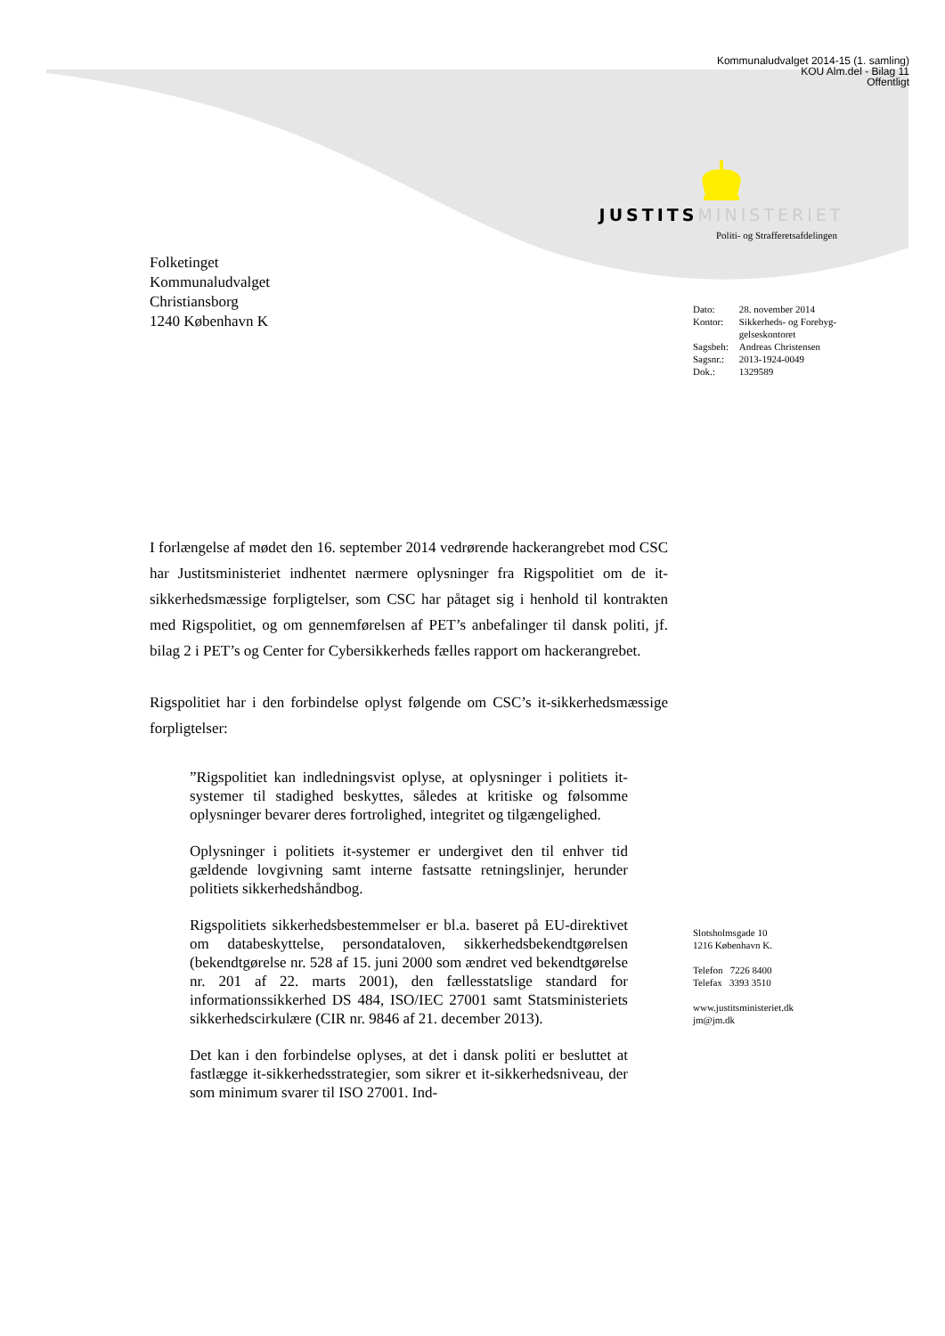Kommunaludvalget 2014-15 (1. samling)
KOU Alm.del - Bilag 11
Offentligt
JUSTITS MINISTERIET
Politi- og Strafferetsafdelingen
Folketinget
Kommunaludvalget
Christiansborg
1240 København K
| Dato: | 28. november 2014 |
| Kontor: | Sikkerheds- og Forebyg- gelseskontoret |
| Sagsbeh: | Andreas Christensen |
| Sagsnr.: | 2013-1924-0049 |
| Dok.: | 1329589 |
I forlængelse af mødet den 16. september 2014 vedrørende hackerangrebet mod CSC har Justitsministeriet indhentet nærmere oplysninger fra Rigspolitiet om de it-sikkerhedsmæssige forpligtelser, som CSC har påtaget sig i henhold til kontrakten med Rigspolitiet, og om gennemførelsen af PET’s anbefalinger til dansk politi, jf. bilag 2 i PET’s og Center for Cybersikkerheds fælles rapport om hackerangrebet.
Rigspolitiet har i den forbindelse oplyst følgende om CSC’s it-sikkerhedsmæssige forpligtelser:
”Rigspolitiet kan indledningsvist oplyse, at oplysninger i politiets it-systemer til stadighed beskyttes, således at kritiske og følsomme oplysninger bevarer deres fortrolighed, integritet og tilgængelighed.
Oplysninger i politiets it-systemer er undergivet den til enhver tid gældende lovgivning samt interne fastsatte retningslinjer, herunder politiets sikkerhedshåndbog.
Rigspolitiets sikkerhedsbestemmelser er bl.a. baseret på EU-direktivet om databeskyttelse, persondataloven, sikkerhedsbekendtgørelsen (bekendtgørelse nr. 528 af 15. juni 2000 som ændret ved bekendtgørelse nr. 201 af 22. marts 2001), den fællesstatslige standard for informationssikkerhed DS 484, ISO/IEC 27001 samt Statsministeriets sikkerhedscirkulære (CIR nr. 9846 af 21. december 2013).
Det kan i den forbindelse oplyses, at det i dansk politi er besluttet at fastlægge it-sikkerhedsstrategier, som sikrer et it-sikkerhedsniveau, der som minimum svarer til ISO 27001. Ind-
Slotsholmsgade 10
1216 København K.
Telefon 7226 8400
Telefax 3393 3510
www.justitsministeriet.dk
jm@jm.dk